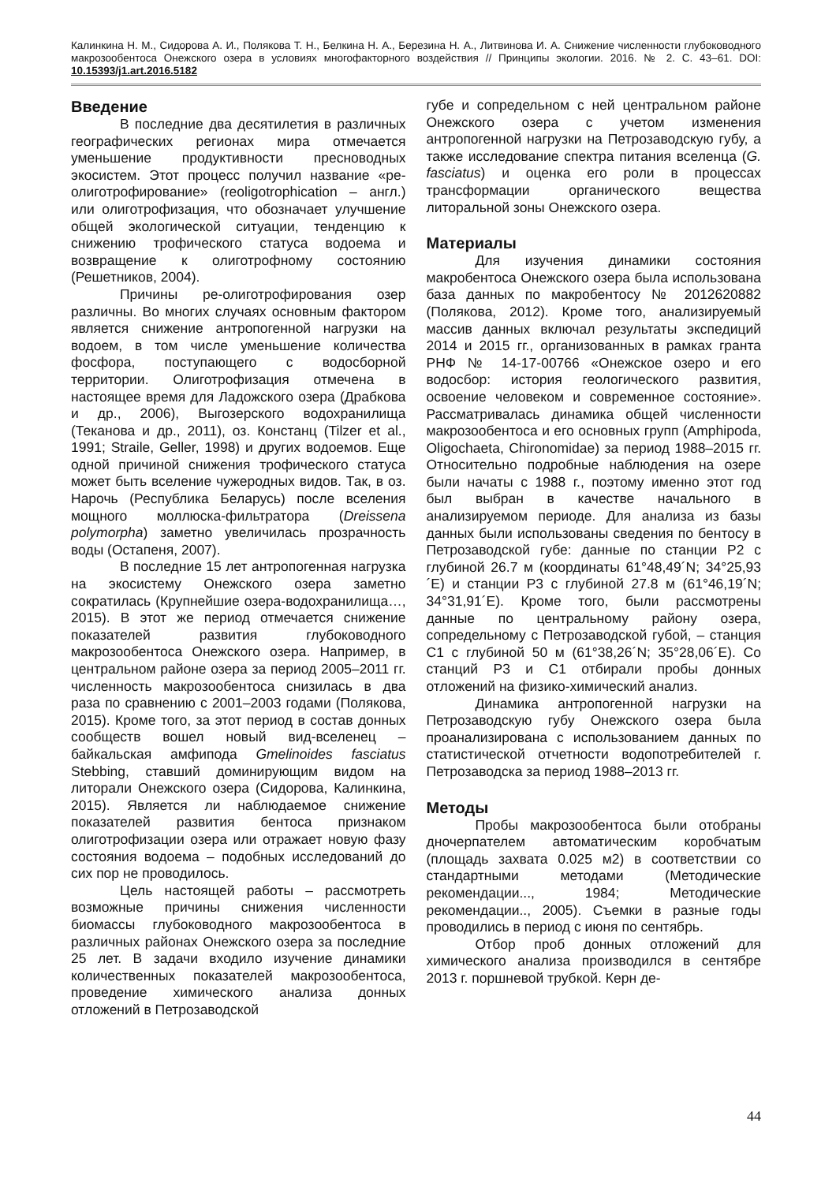Калинкина Н. М., Сидорова А. И., Полякова Т. Н., Белкина Н. А., Березина Н. А., Литвинова И. А. Снижение численности глубоководного макрозообентоса Онежского озера в условиях многофакторного воздействия // Принципы экологии. 2016. № 2. С. 43–61. DOI: 10.15393/j1.art.2016.5182
Введение
В последние два десятилетия в различных географических регионах мира отмечается уменьшение продуктивности пресноводных экосистем. Этот процесс получил название «ре-олиготрофирование» (reoligotrophication – англ.) или олиготрофизация, что обозначает улучшение общей экологической ситуации, тенденцию к снижению трофического статуса водоема и возвращение к олиготрофному состоянию (Решетников, 2004).
Причины ре-олиготрофирования озер различны. Во многих случаях основным фактором является снижение антропогенной нагрузки на водоем, в том числе уменьшение количества фосфора, поступающего с водосборной территории. Олиготрофизация отмечена в настоящее время для Ладожского озера (Драбкова и др., 2006), Выгозерского водохранилища (Теканова и др., 2011), оз. Констанц (Tilzer et al., 1991; Straile, Geller, 1998) и других водоемов. Еще одной причиной снижения трофического статуса может быть вселение чужеродных видов. Так, в оз. Нарочь (Республика Беларусь) после вселения мощного моллюска-фильтратора (Dreissena polymorpha) заметно увеличилась прозрачность воды (Остапеня, 2007).
В последние 15 лет антропогенная нагрузка на экосистему Онежского озера заметно сократилась (Крупнейшие озера-водохранилища…, 2015). В этот же период отмечается снижение показателей развития глубоководного макрозообентоса Онежского озера. Например, в центральном районе озера за период 2005–2011 гг. численность макрозообентоса снизилась в два раза по сравнению с 2001–2003 годами (Полякова, 2015). Кроме того, за этот период в состав донных сообществ вошел новый вид-вселенец – байкальская амфипода Gmelinoides fasciatus Stebbing, ставший доминирующим видом на литорали Онежского озера (Сидорова, Калинкина, 2015). Является ли наблюдаемое снижение показателей развития бентоса признаком олиготрофизации озера или отражает новую фазу состояния водоема – подобных исследований до сих пор не проводилось.
Цель настоящей работы – рассмотреть возможные причины снижения численности биомассы глубоководного макрозообентоса в различных районах Онежского озера за последние 25 лет. В задачи входило изучение динамики количественных показателей макрозообентоса, проведение химического анализа донных отложений в Петрозаводской
губе и сопредельном с ней центральном районе Онежского озера с учетом изменения антропогенной нагрузки на Петрозаводскую губу, а также исследование спектра питания вселенца (G. fasciatus) и оценка его роли в процессах трансформации органического вещества литоральной зоны Онежского озера.
Материалы
Для изучения динамики состояния макробентоса Онежского озера была использована база данных по макробентосу № 2012620882 (Полякова, 2012). Кроме того, анализируемый массив данных включал результаты экспедиций 2014 и 2015 гг., организованных в рамках гранта РНФ № 14-17-00766 «Онежское озеро и его водосбор: история геологического развития, освоение человеком и современное состояние». Рассматривалась динамика общей численности макрозообентоса и его основных групп (Amphipoda, Oligochaeta, Chironomidae) за период 1988–2015 гг. Относительно подробные наблюдения на озере были начаты с 1988 г., поэтому именно этот год был выбран в качестве начального в анализируемом периоде. Для анализа из базы данных были использованы сведения по бентосу в Петрозаводской губе: данные по станции Р2 с глубиной 26.7 м (координаты 61°48,49´N; 34°25,93´E) и станции Р3 с глубиной 27.8 м (61°46,19´N; 34°31,91´E). Кроме того, были рассмотрены данные по центральному району озера, сопредельному с Петрозаводской губой, – станция С1 с глубиной 50 м (61°38,26´N; 35°28,06´E). Со станций Р3 и С1 отбирали пробы донных отложений на физико-химический анализ.
Динамика антропогенной нагрузки на Петрозаводскую губу Онежского озера была проанализирована с использованием данных по статистической отчетности водопотребителей г. Петрозаводска за период 1988–2013 гг.
Методы
Пробы макрозообентоса были отобраны дночерпателем автоматическим коробчатым (площадь захвата 0.025 м2) в соответствии со стандартными методами (Методические рекомендации..., 1984; Методические рекомендации.., 2005). Съемки в разные годы проводились в период с июня по сентябрь.
Отбор проб донных отложений для химического анализа производился в сентябре 2013 г. поршневой трубкой. Керн де-
44